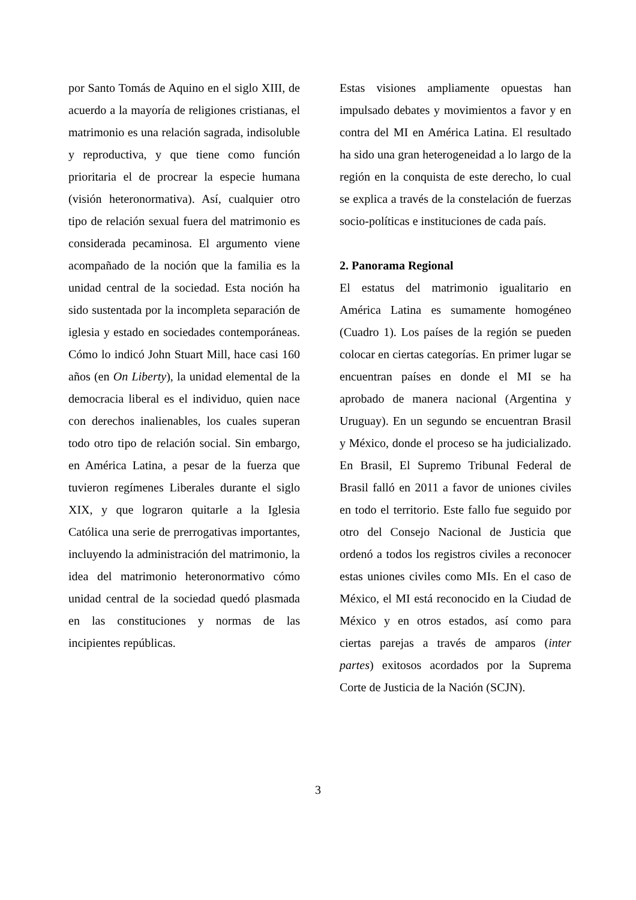por Santo Tomás de Aquino en el siglo XIII, de acuerdo a la mayoría de religiones cristianas, el matrimonio es una relación sagrada, indisoluble y reproductiva, y que tiene como función prioritaria el de procrear la especie humana (visión heteronormativa). Así, cualquier otro tipo de relación sexual fuera del matrimonio es considerada pecaminosa. El argumento viene acompañado de la noción que la familia es la unidad central de la sociedad. Esta noción ha sido sustentada por la incompleta separación de iglesia y estado en sociedades contemporáneas. Cómo lo indicó John Stuart Mill, hace casi 160 años (en On Liberty), la unidad elemental de la democracia liberal es el individuo, quien nace con derechos inalienables, los cuales superan todo otro tipo de relación social. Sin embargo, en América Latina, a pesar de la fuerza que tuvieron regímenes Liberales durante el siglo XIX, y que lograron quitarle a la Iglesia Católica una serie de prerrogativas importantes, incluyendo la administración del matrimonio, la idea del matrimonio heteronormativo cómo unidad central de la sociedad quedó plasmada en las constituciones y normas de las incipientes repúblicas.
Estas visiones ampliamente opuestas han impulsado debates y movimientos a favor y en contra del MI en América Latina. El resultado ha sido una gran heterogeneidad a lo largo de la región en la conquista de este derecho, lo cual se explica a través de la constelación de fuerzas socio-políticas e instituciones de cada país.
2. Panorama Regional
El estatus del matrimonio igualitario en América Latina es sumamente homogéneo (Cuadro 1). Los países de la región se pueden colocar en ciertas categorías. En primer lugar se encuentran países en donde el MI se ha aprobado de manera nacional (Argentina y Uruguay). En un segundo se encuentran Brasil y México, donde el proceso se ha judicializado. En Brasil, El Supremo Tribunal Federal de Brasil falló en 2011 a favor de uniones civiles en todo el territorio. Este fallo fue seguido por otro del Consejo Nacional de Justicia que ordenó a todos los registros civiles a reconocer estas uniones civiles como MIs. En el caso de México, el MI está reconocido en la Ciudad de México y en otros estados, así como para ciertas parejas a través de amparos (inter partes) exitosos acordados por la Suprema Corte de Justicia de la Nación (SCJN).
3